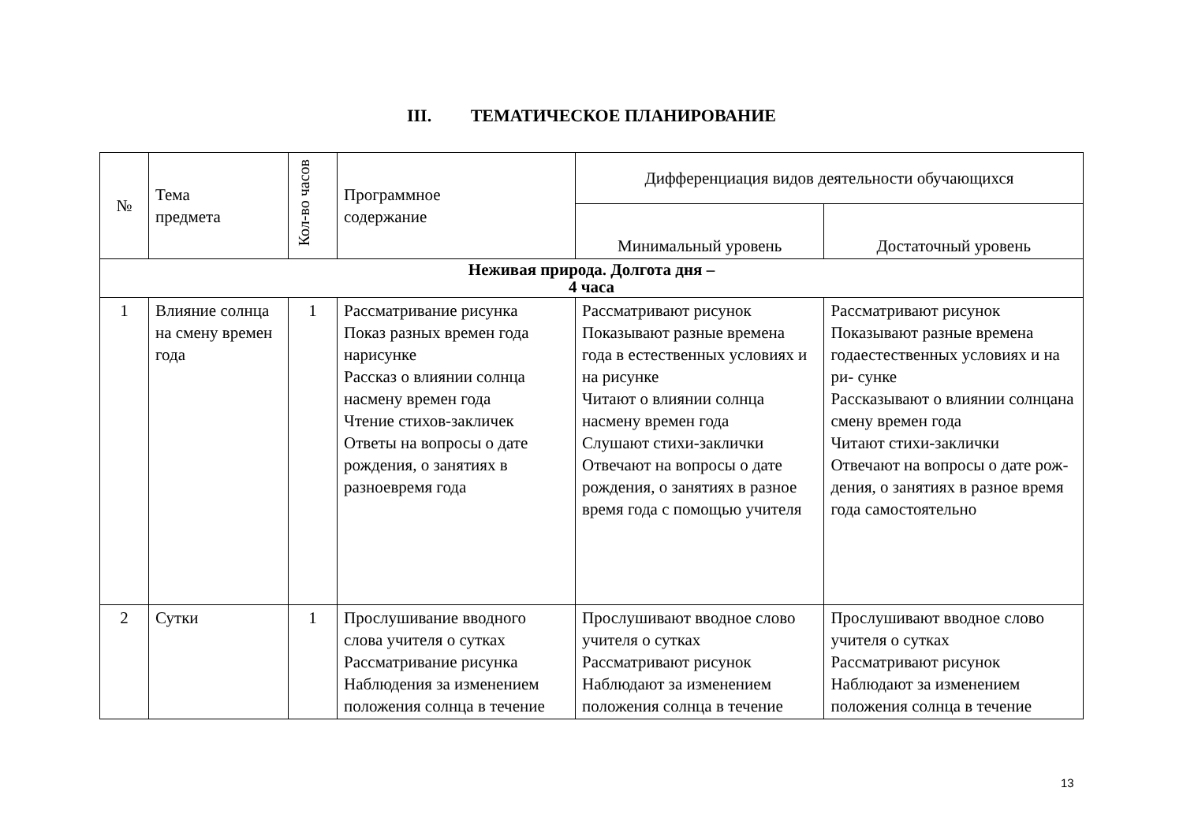III. ТЕМАТИЧЕСКОЕ ПЛАНИРОВАНИЕ
| № | Тема предмета | Кол-во часов | Программное содержание | Дифференциация видов деятельности обучающихся | |
| --- | --- | --- | --- | --- | --- |
| | | | | Минимальный уровень | Достаточный уровень |
| Неживая природа. Долгота дня – 4 часа | | | | | |
| 1 | Влияние солнца на смену времен года | 1 | Рассматривание рисунка Показ разных времен года нарисунке Рассказ о влиянии солнца насмену времен года Чтение стихов-закличек Ответы на вопросы о дате рождения, о занятиях в разноевремя года | Рассматривают рисунок Показывают разные времена года в естественных условиях и на рисунке Читают о влиянии солнца насмену времен года Слушают стихи-заклички Отвечают на вопросы о дате рождения, о занятиях в разное время года с помощью учителя | Рассматривают рисунок Показывают разные времена годаестественных условиях и на ри- сунке Рассказывают о влиянии солнцана смену времен года Читают стихи-заклички Отвечают на вопросы о дате рож-дения, о занятиях в разное время года самостоятельно |
| 2 | Сутки | 1 | Прослушивание вводного слова учителя о сутках Рассматривание рисунка Наблюдения за изменением положения солнца в течение | Прослушивают вводное слово учителя о сутках Рассматривают рисунок Наблюдают за изменением положения солнца в течение | Прослушивают вводное слово учителя о сутках Рассматривают рисунок Наблюдают за изменением положения солнца в течение |
13